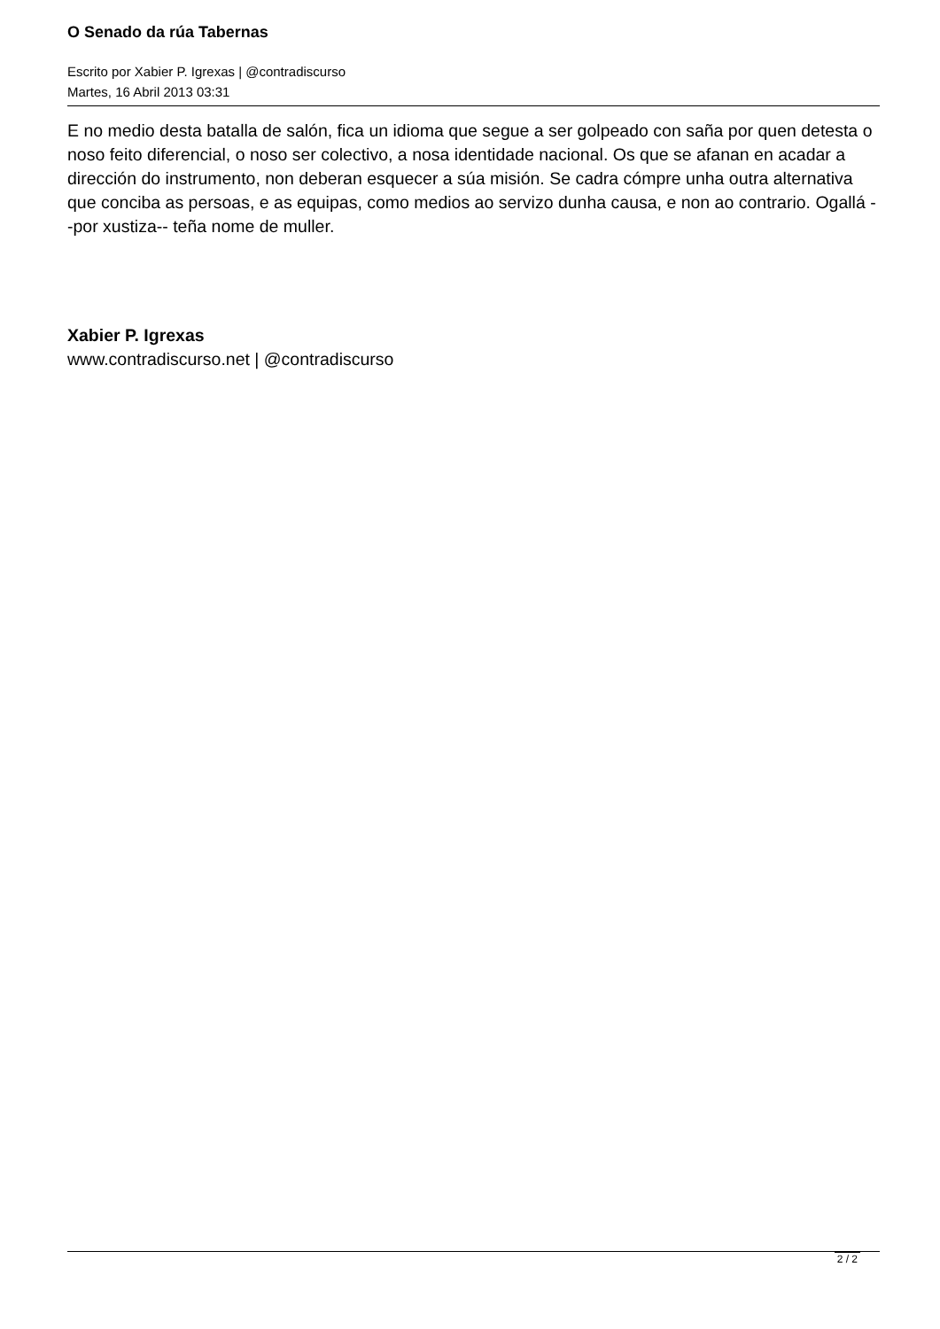O Senado da rúa Tabernas
Escrito por Xabier P. Igrexas | @contradiscurso
Martes, 16 Abril 2013 03:31
E no medio desta batalla de salón, fica un idioma que segue a ser golpeado con saña por quen detesta o noso feito diferencial, o noso ser colectivo, a nosa identidade nacional. Os que se afanan en acadar a dirección do instrumento, non deberan esquecer a súa misión. Se cadra cómpre unha outra alternativa que conciba as persoas, e as equipas, como medios ao servizo dunha causa, e non ao contrario. Ogallá --por xustiza-- teña nome de muller.
Xabier P. Igrexas
www.contradiscurso.net | @contradiscurso
2 / 2